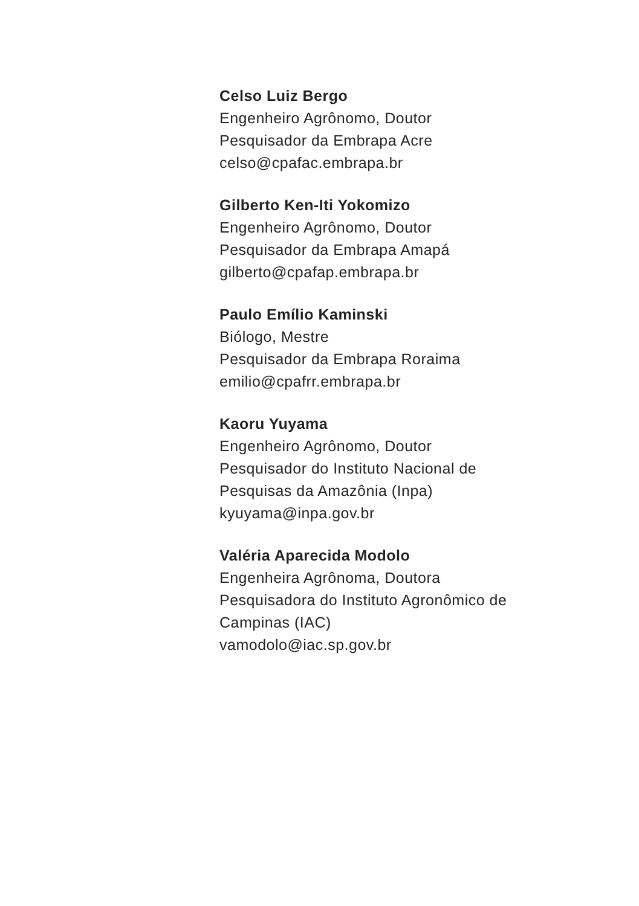Celso Luiz Bergo
Engenheiro Agrônomo, Doutor
Pesquisador da Embrapa Acre
celso@cpafac.embrapa.br
Gilberto Ken-Iti Yokomizo
Engenheiro Agrônomo, Doutor
Pesquisador da Embrapa Amapá
gilberto@cpafap.embrapa.br
Paulo Emílio Kaminski
Biólogo, Mestre
Pesquisador da Embrapa Roraima
emilio@cpafrr.embrapa.br
Kaoru Yuyama
Engenheiro Agrônomo, Doutor
Pesquisador do Instituto Nacional de
Pesquisas da Amazônia (Inpa)
kyuyama@inpa.gov.br
Valéria Aparecida Modolo
Engenheira Agrônoma, Doutora
Pesquisadora do Instituto Agronômico de
Campinas (IAC)
vamodolo@iac.sp.gov.br